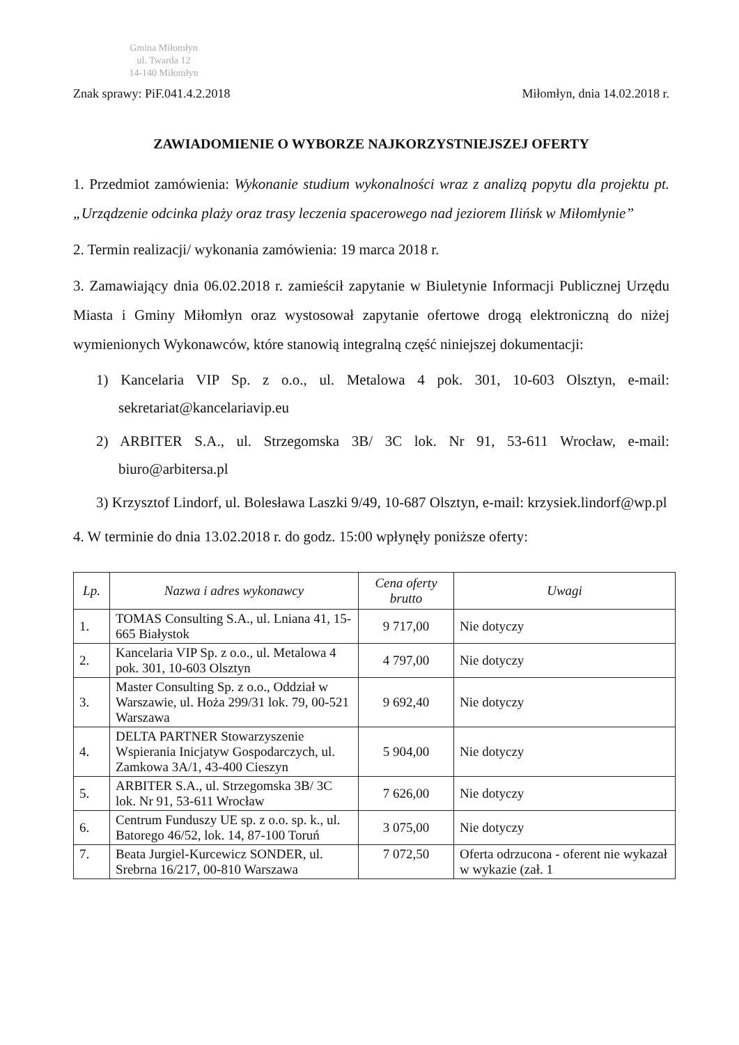Gmina Miłomłyn
ul. Twarda 12
14-140 Miłomłyn
Znak sprawy: PiF.041.4.2.2018 Miłomłyn, dnia 14.02.2018 r.
ZAWIADOMIENIE O WYBORZE NAJKORZYSTNIEJSZEJ OFERTY
1. Przedmiot zamówienia: Wykonanie studium wykonalności wraz z analizą popytu dla projektu pt. „Urządzenie odcinka plaży oraz trasy leczenia spacerowego nad jeziorem Ilińsk w Miłomłynie”
2. Termin realizacji/ wykonania zamówienia: 19 marca 2018 r.
3. Zamawiający dnia 06.02.2018 r. zamieścił zapytanie w Biuletynie Informacji Publicznej Urzędu Miasta i Gminy Miłomłyn oraz wystosował zapytanie ofertowe drogą elektroniczną do niżej wymienionych Wykonawców, które stanowią integralną część niniejszej dokumentacji:
1) Kancelaria VIP Sp. z o.o., ul. Metalowa 4 pok. 301, 10-603 Olsztyn, e-mail: sekretariat@kancelariavip.eu
2) ARBITER S.A., ul. Strzegomska 3B/ 3C lok. Nr 91, 53-611 Wrocław, e-mail: biuro@arbitersa.pl
3) Krzysztof Lindorf, ul. Bolesława Laszki 9/49, 10-687 Olsztyn, e-mail: krzysiek.lindorf@wp.pl
4. W terminie do dnia 13.02.2018 r. do godz. 15:00 wpłynęły poniższe oferty:
| Lp. | Nazwa i adres wykonawcy | Cena oferty brutto | Uwagi |
| --- | --- | --- | --- |
| 1. | TOMAS Consulting S.A., ul. Lniana 41, 15-665 Białystok | 9 717,00 | Nie dotyczy |
| 2. | Kancelaria VIP Sp. z o.o., ul. Metalowa 4 pok. 301, 10-603 Olsztyn | 4 797,00 | Nie dotyczy |
| 3. | Master Consulting Sp. z o.o., Oddział w Warszawie, ul. Hoża 299/31 lok. 79, 00-521 Warszawa | 9 692,40 | Nie dotyczy |
| 4. | DELTA PARTNER Stowarzyszenie Wspierania Inicjatyw Gospodarczych, ul. Zamkowa 3A/1, 43-400 Cieszyn | 5 904,00 | Nie dotyczy |
| 5. | ARBITER S.A., ul. Strzegomska 3B/ 3C lok. Nr 91, 53-611 Wrocław | 7 626,00 | Nie dotyczy |
| 6. | Centrum Funduszy UE sp. z o.o. sp. k., ul. Batorego 46/52, lok. 14, 87-100 Toruń | 3 075,00 | Nie dotyczy |
| 7. | Beata Jurgiel-Kurcewicz SONDER, ul. Srebrna 16/217, 00-810 Warszawa | 7 072,50 | Oferta odrzucona - oferent nie wykazał w wykazie (zał. 1 |